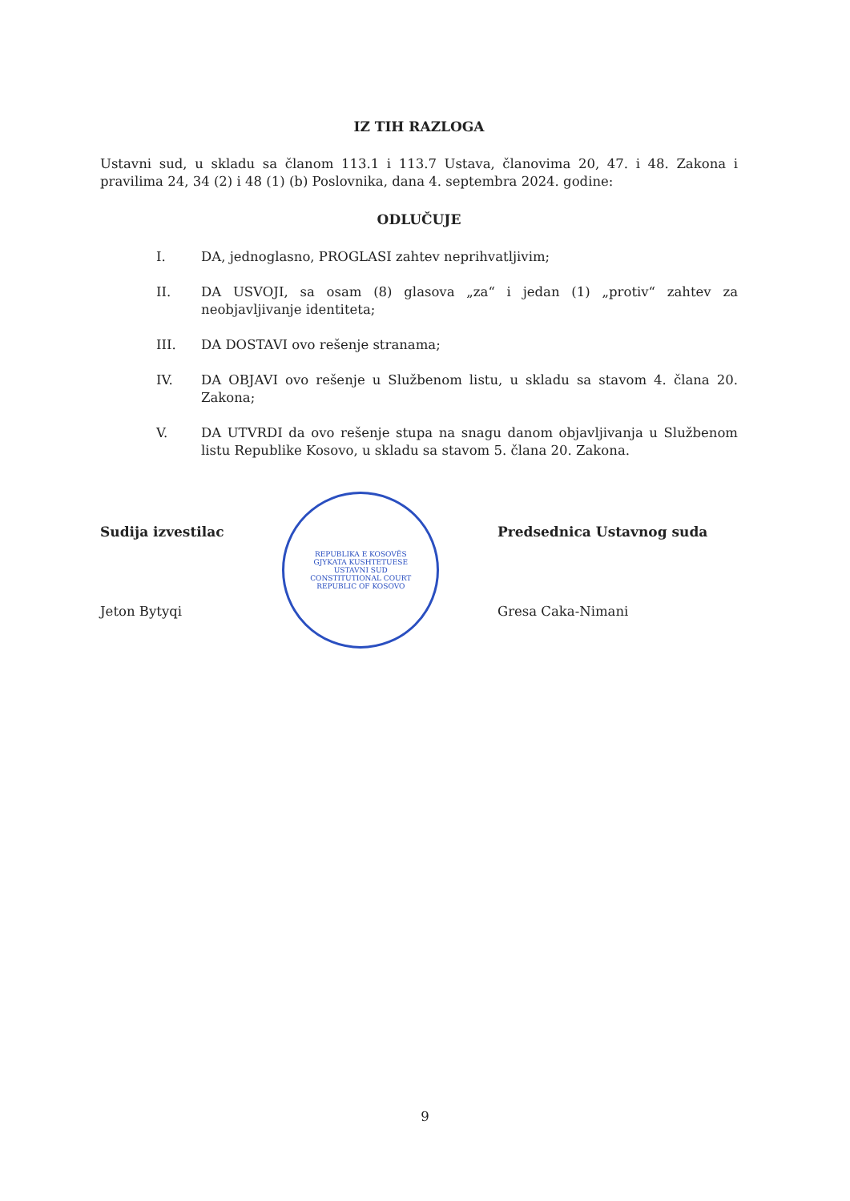IZ TIH RAZLOGA
Ustavni sud, u skladu sa članom 113.1 i 113.7 Ustava, članovima 20, 47. i 48. Zakona i pravilima 24, 34 (2) i 48 (1) (b) Poslovnika, dana 4. septembra 2024. godine:
ODLUČUJE
I. DA, jednoglasno, PROGLASI zahtev neprihvatljivim;
II. DA USVOJI, sa osam (8) glasova „za“ i jedan (1) „protiv“ zahtev za neobjavljivanje identiteta;
III. DA DOSTAVI ovo rešenje stranama;
IV. DA OBJAVI ovo rešenje u Službenom listu, u skladu sa stavom 4. člana 20. Zakona;
V. DA UTVRDI da ovo rešenje stupa na snagu danom objavljivanja u Službenom listu Republike Kosovo, u skladu sa stavom 5. člana 20. Zakona.
Sudija izvestilac
Jeton Bytyqi
REPUBLIKA E KOSOVËS
GJYKATA KUSHTETUESE
USTAVNI SUD
CONSTITUTIONAL COURT
REPUBLIC OF KOSOVO
Predsednica Ustavnog suda
Gresa Caka-Nimani
9